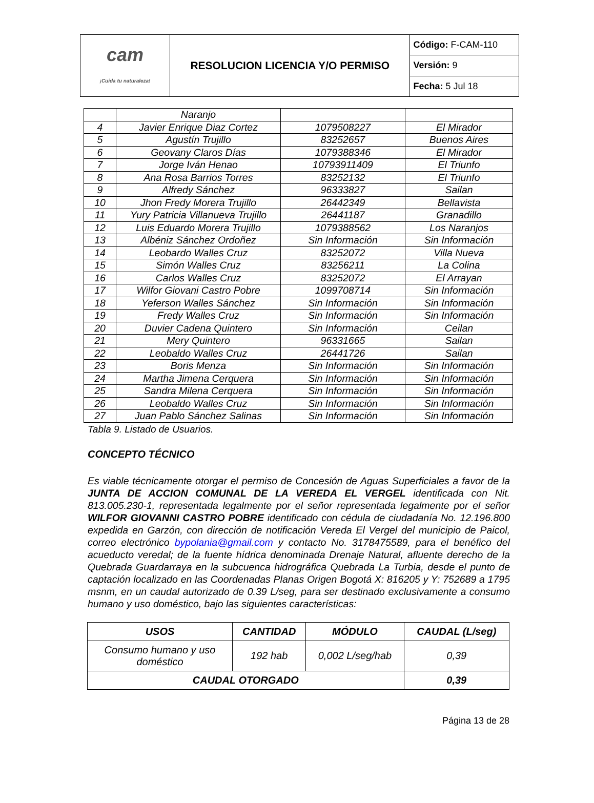| cam ¡Cuida tu naturaleza! | RESOLUCION LICENCIA Y/O PERMISO | Código: F-CAM-110 |
| | | Versión: 9 |
| | | Fecha: 5 Jul 18 |
| | Naranjo | | |
| 4 | Javier Enrique Diaz Cortez | 1079508227 | El Mirador |
| 5 | Agustín Trujillo | 83252657 | Buenos Aires |
| 6 | Geovany Claros Días | 1079388346 | El Mirador |
| 7 | Jorge Iván Henao | 10793911409 | El Triunfo |
| 8 | Ana Rosa Barrios Torres | 83252132 | El Triunfo |
| 9 | Alfredy Sánchez | 96333827 | Sailan |
| 10 | Jhon Fredy Morera Trujillo | 26442349 | Bellavista |
| 11 | Yury Patricia Villanueva Trujillo | 26441187 | Granadillo |
| 12 | Luis Eduardo Morera Trujillo | 1079388562 | Los Naranjos |
| 13 | Albéniz Sánchez Ordoñez | Sin Información | Sin Información |
| 14 | Leobardo Walles Cruz | 83252072 | Villa Nueva |
| 15 | Simón Walles Cruz | 83256211 | La Colina |
| 16 | Carlos Walles Cruz | 83252072 | El Arrayan |
| 17 | Wilfor Giovani Castro Pobre | 1099708714 | Sin Información |
| 18 | Yeferson Walles Sánchez | Sin Información | Sin Información |
| 19 | Fredy Walles Cruz | Sin Información | Sin Información |
| 20 | Duvier Cadena Quintero | Sin Información | Ceilan |
| 21 | Mery Quintero | 96331665 | Sailan |
| 22 | Leobaldo Walles Cruz | 26441726 | Sailan |
| 23 | Boris Menza | Sin Información | Sin Información |
| 24 | Martha Jimena Cerquera | Sin Información | Sin Información |
| 25 | Sandra Milena Cerquera | Sin Información | Sin Información |
| 26 | Leobaldo Walles Cruz | Sin Información | Sin Información |
| 27 | Juan Pablo Sánchez Salinas | Sin Información | Sin Información |
Tabla 9. Listado de Usuarios.
CONCEPTO TÉCNICO
Es viable técnicamente otorgar el permiso de Concesión de Aguas Superficiales a favor de la JUNTA DE ACCION COMUNAL DE LA VEREDA EL VERGEL identificada con Nit. 813.005.230-1, representada legalmente por el señor representada legalmente por el señor WILFOR GIOVANNI CASTRO POBRE identificado con cédula de ciudadanía No. 12.196.800 expedida en Garzón, con dirección de notificación Vereda El Vergel del municipio de Paicol, correo electrónico bypolania@gmail.com y contacto No. 3178475589, para el benéfico del acueducto veredal; de la fuente hídrica denominada Drenaje Natural, afluente derecho de la Quebrada Guardarraya en la subcuenca hidrográfica Quebrada La Turbia, desde el punto de captación localizado en las Coordenadas Planas Origen Bogotá X: 816205 y Y: 752689 a 1795 msnm, en un caudal autorizado de 0.39 L/seg, para ser destinado exclusivamente a consumo humano y uso doméstico, bajo las siguientes características:
| USOS | CANTIDAD | MÓDULO | CAUDAL (L/seg) |
| --- | --- | --- | --- |
| Consumo humano y uso doméstico | 192 hab | 0,002 L/seg/hab | 0,39 |
| CAUDAL OTORGADO | | | 0,39 |
Página 13 de 28